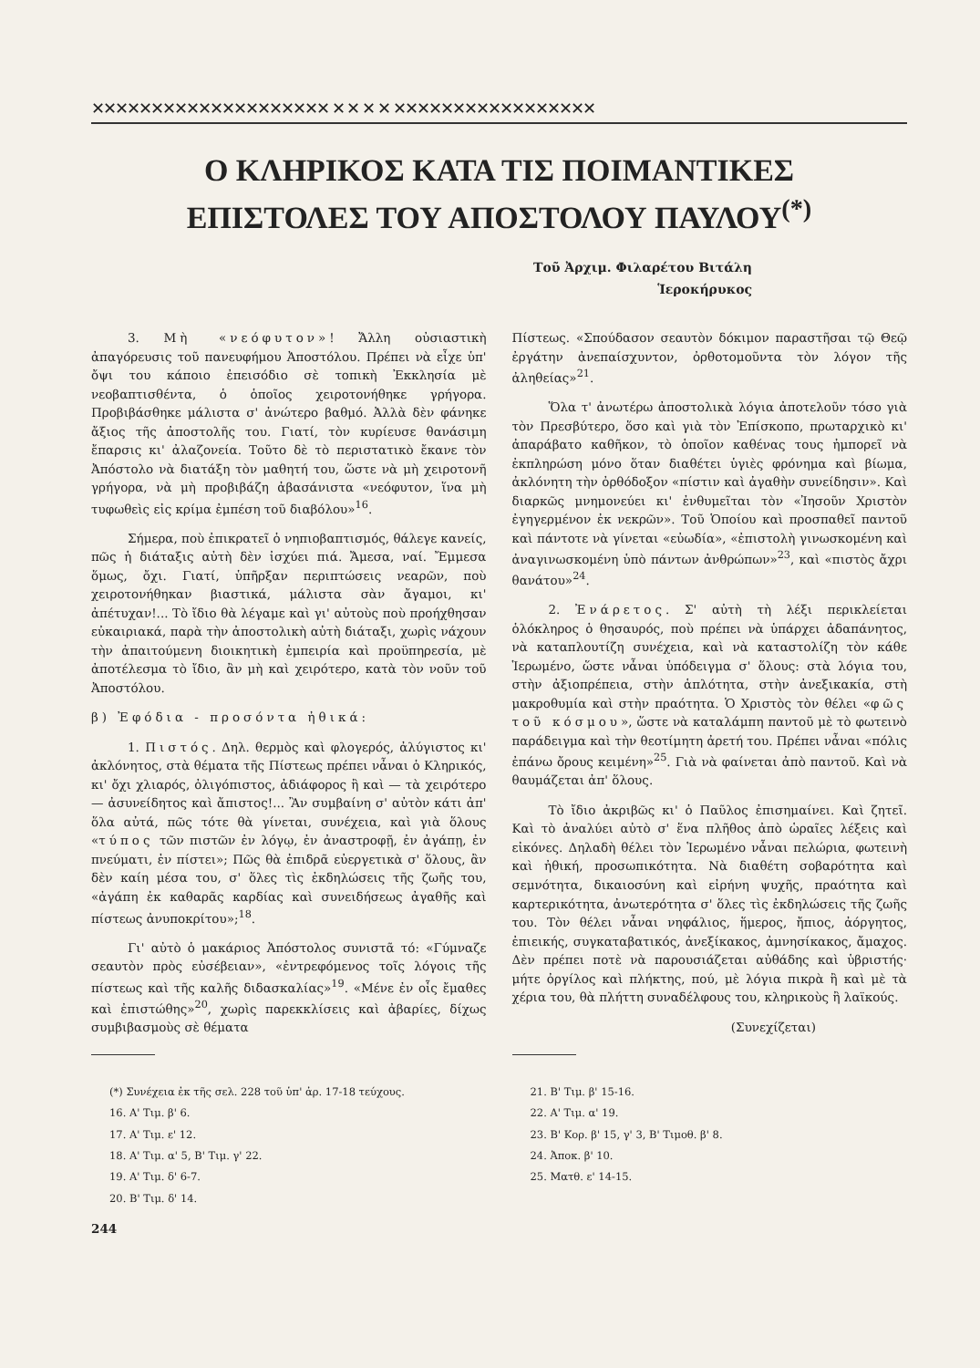✕✕✕✕✕✕✕✕✕✕✕✕✕✕✕✕✕✕✕✕ ✕ ✕ ✕ ✕ ✕✕✕✕✕✕✕✕✕✕✕✕✕✕✕✕✕
Ο ΚΛΗΡΙΚΟΣ ΚΑΤΑ ΤΙΣ ΠΟΙΜΑΝΤΙΚΕΣ
ΕΠΙΣΤΟΛΕΣ ΤΟΥ ΑΠΟΣΤΟΛΟΥ ΠΑΥΛΟΥ<sup>(*)</sup>
Τοῦ Ἀρχιμ. Φιλαρέτου Βιτάλη
Ἱεροκήρυκος
3. Μὴ «νεόφυτον»! Ἄλλη οὐσιαστικὴ ἀπαγόρευσις τοῦ πανευφήμου Ἀποστόλου. Πρέπει νὰ εἶχε ὑπ' ὄψι του κάποιο ἐπεισόδιο σὲ τοπικὴ Ἐκκλησία μὲ νεοβαπτισθέντα, ὁ ὁποῖος χειροτονήθηκε γρήγορα. Προβιβάσθηκε μάλιστα σ' ἀνώτερο βαθμό. Ἀλλὰ δὲν φάνηκε ἄξιος τῆς ἀποστολῆς του. Γιατί, τὸν κυρίευσε θανάσιμη ἔπαρσις κι' ἀλαζονεία. Τοῦτο δὲ τὸ περιστατικὸ ἔκανε τὸν Ἀπόστολο νὰ διατάξη τὸν μαθητή του, ὥστε νὰ μὴ χειροτονῆ γρήγορα, νὰ μὴ προβιβάζη ἀβασάνιστα «νεόφυτον, ἵνα μὴ τυφωθεὶς εἰς κρίμα ἐμπέση τοῦ διαβόλου»<sup>16</sup>.
Σήμερα, ποὺ ἐπικρατεῖ ὁ νηπιοβαπτισμός, θάλεγε κανείς, πῶς ἡ διάταξις αὐτὴ δὲν ἰσχύει πιά. Ἄμεσα, ναί. Ἔμμεσα ὅμως, ὄχι. Γιατί, ὑπῆρξαν περιπτώσεις νεαρῶν, ποὺ χειροτονήθηκαν βιαστικά, μάλιστα σὰν ἄγαμοι, κι' ἀπέτυχαν!... Τὸ ἴδιο θὰ λέγαμε καὶ γι' αὐτοὺς ποὺ προήχθησαν εὐκαιριακά, παρὰ τὴν ἀποστολικὴ αὐτὴ διάταξι, χωρὶς νάχουν τὴν ἀπαιτούμενη διοικητικὴ ἐμπειρία καὶ προϋπηρεσία, μὲ ἀποτέλεσμα τὸ ἴδιο, ἂν μὴ καὶ χειρότερο, κατὰ τὸν νοῦν τοῦ Ἀποστόλου.
β) Ἐφόδια - προσόντα ἠθικά:
1. Πιστός. Δηλ. θερμὸς καὶ φλογερός, ἀλύγιστος κι' ἀκλόνητος, στὰ θέματα τῆς Πίστεως πρέπει νἆναι ὁ Κληρικός, κι' ὄχι χλιαρός, ὀλιγόπιστος, ἀδιάφορος ἢ καὶ — τὰ χειρότερο — ἀσυνείδητος καὶ ἄπιστος!... Ἂν συμβαίνη σ' αὐτὸν κάτι ἀπ' ὅλα αὐτά, πῶς τότε θὰ γίνεται, συνέχεια, καὶ γιὰ ὅλους «τύπος τῶν πιστῶν ἐν λόγῳ, ἐν ἀναστροφῇ, ἐν ἀγάπῃ, ἐν πνεύματι, ἐν πίστει»; Πῶς θὰ ἐπιδρᾶ εὐεργετικὰ σ' ὅλους, ἂν δὲν καίη μέσα του, σ' ὅλες τὶς ἐκδηλώσεις τῆς ζωῆς του, «ἀγάπη ἐκ καθαρᾶς καρδίας καὶ συνειδήσεως ἀγαθῆς καὶ πίστεως ἀνυποκρίτου»;<sup>18</sup>.
Γι' αὐτὸ ὁ μακάριος Ἀπόστολος συνιστᾶ τό: «Γύμναζε σεαυτὸν πρὸς εὐσέβειαν», «ἐντρεφόμενος τοῖς λόγοις τῆς πίστεως καὶ τῆς καλῆς διδασκαλίας»<sup>19</sup>. «Μένε ἐν οἷς ἔμαθες καὶ ἐπιστώθης»<sup>20</sup>, χωρὶς παρεκκλίσεις καὶ ἀβαρίες, δίχως συμβιβασμοὺς σὲ θέματα
(*) Συνέχεια ἐκ τῆς σελ. 228 τοῦ ὑπ' ἀρ. 17-18 τεύχους.
16. Α' Τιμ. β' 6.
17. Α' Τιμ. ε' 12.
18. Α' Τιμ. α' 5, Β' Τιμ. γ' 22.
19. Α' Τιμ. δ' 6-7.
20. Β' Τιμ. δ' 14.
244
Πίστεως. «Σπούδασον σεαυτὸν δόκιμον παραστῆσαι τῷ Θεῷ ἐργάτην ἀνεπαίσχυντον, ὀρθοτομοῦντα τὸν λόγον τῆς ἀληθείας»<sup>21</sup>.
Ὅλα τ' ἀνωτέρω ἀποστολικὰ λόγια ἀποτελοῦν τόσο γιὰ τὸν Πρεσβύτερο, ὅσο καὶ γιὰ τὸν Ἐπίσκοπο, πρωταρχικὸ κι' ἀπαράβατο καθῆκον, τὸ ὁποῖον καθένας τους ἠμπορεῖ νὰ ἐκπληρώση μόνο ὅταν διαθέτει ὑγιὲς φρόνημα καὶ βίωμα, ἀκλόνητη τὴν ὀρθόδοξον «πίστιν καὶ ἀγαθὴν συνείδησιν». Καὶ διαρκῶς μνημονεύει κι' ἐνθυμεῖται τὸν «Ἰησοῦν Χριστὸν ἐγηγερμένον ἐκ νεκρῶν». Τοῦ Ὁποίου καὶ προσπαθεῖ παντοῦ καὶ πάντοτε νὰ γίνεται «εὐωδία», «ἐπιστολὴ γινωσκομένη καὶ ἀναγινωσκομένη ὑπὸ πάντων ἀνθρώπων»<sup>23</sup>, καὶ «πιστὸς ἄχρι θανάτου»<sup>24</sup>.
2. Ἐνάρετος. Σ' αὐτὴ τὴ λέξι περικλείεται ὁλόκληρος ὁ θησαυρός, ποὺ πρέπει νὰ ὑπάρχει ἀδαπάνητος, νὰ καταπλουτίζη συνέχεια, καὶ νὰ καταστολίζη τὸν κάθε Ἱερωμένο, ὥστε νἆναι ὑπόδειγμα σ' ὅλους: στὰ λόγια του, στὴν ἀξιοπρέπεια, στὴν ἁπλότητα, στὴν ἀνεξικακία, στὴ μακροθυμία καὶ στὴν πραότητα. Ὁ Χριστὸς τὸν θέλει «φῶς τοῦ κόσμου», ὥστε νὰ καταλάμπη παντοῦ μὲ τὸ φωτεινὸ παράδειγμα καὶ τὴν θεοτίμητη ἀρετή του. Πρέπει νἆναι «πόλις ἐπάνω ὄρους κειμένη»<sup>25</sup>. Γιὰ νὰ φαίνεται ἀπὸ παντοῦ. Καὶ νὰ θαυμάζεται ἀπ' ὅλους.
Τὸ ἴδιο ἀκριβῶς κι' ὁ Παῦλος ἐπισημαίνει. Καὶ ζητεῖ. Καὶ τὸ ἀναλύει αὐτὸ σ' ἕνα πλῆθος ἀπὸ ὡραῖες λέξεις καὶ εἰκόνες. Δηλαδὴ θέλει τὸν Ἱερωμένο νἆναι πελώρια, φωτεινὴ καὶ ἠθική, προσωπικότητα. Νὰ διαθέτη σοβαρότητα καὶ σεμνότητα, δικαιοσύνη καὶ εἰρήνη ψυχῆς, πραότητα καὶ καρτερικότητα, ἀνωτερότητα σ' ὅλες τὶς ἐκδηλώσεις τῆς ζωῆς του. Τὸν θέλει νἆναι νηφάλιος, ἥμερος, ἤπιος, ἀόργητος, ἐπιεικής, συγκαταβατικός, ἀνεξίκακος, ἀμνησίκακος, ἄμαχος. Δὲν πρέπει ποτὲ νὰ παρουσιάζεται αὐθάδης καὶ ὑβριστής· μήτε ὀργίλος καὶ πλήκτης, πού, μὲ λόγια πικρὰ ἢ καὶ μὲ τὰ χέρια του, θὰ πλήττη συναδέλφους του, κληρικοὺς ἢ λαϊκούς.
(Συνεχίζεται)
21. Β' Τιμ. β' 15-16.
22. Α' Τιμ. α' 19.
23. Β' Κορ. β' 15, γ' 3, Β' Τιμοθ. β' 8.
24. Ἀποκ. β' 10.
25. Ματθ. ε' 14-15.